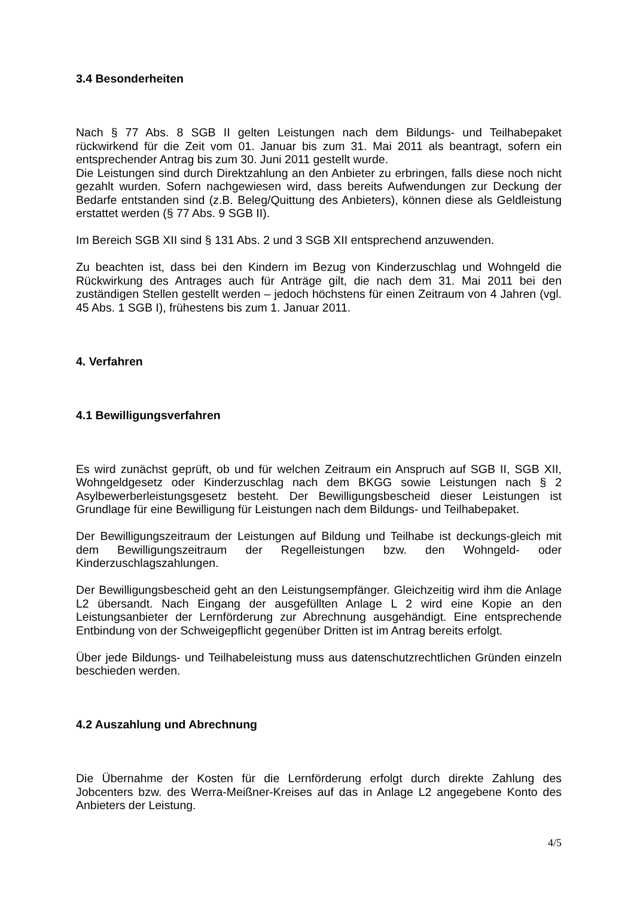3.4 Besonderheiten
Nach § 77 Abs. 8 SGB II gelten Leistungen nach dem Bildungs- und Teilhabepaket rückwirkend für die Zeit vom 01. Januar bis zum 31. Mai 2011 als beantragt, sofern ein entsprechender Antrag bis zum 30. Juni 2011 gestellt wurde.
Die Leistungen sind durch Direktzahlung an den Anbieter zu erbringen, falls diese noch nicht gezahlt wurden. Sofern nachgewiesen wird, dass bereits Aufwendungen zur Deckung der Bedarfe entstanden sind (z.B. Beleg/Quittung des Anbieters), können diese als Geldleistung erstattet werden (§ 77 Abs. 9 SGB II).
Im Bereich SGB XII sind § 131 Abs. 2 und 3 SGB XII entsprechend anzuwenden.
Zu beachten ist, dass bei den Kindern im Bezug von Kinderzuschlag und Wohngeld die Rückwirkung des Antrages auch für Anträge gilt, die nach dem 31. Mai 2011 bei den zuständigen Stellen gestellt werden – jedoch höchstens für einen Zeitraum von 4 Jahren (vgl. 45 Abs. 1 SGB I), frühestens bis zum 1. Januar 2011.
4. Verfahren
4.1 Bewilligungsverfahren
Es wird zunächst geprüft, ob und für welchen Zeitraum ein Anspruch auf SGB II, SGB XII, Wohngeldgesetz oder Kinderzuschlag nach dem BKGG sowie Leistungen nach § 2 Asylbewerberleistungsgesetz besteht. Der Bewilligungsbescheid dieser Leistungen ist Grundlage für eine Bewilligung für Leistungen nach dem Bildungs- und Teilhabepaket.
Der Bewilligungszeitraum der Leistungen auf Bildung und Teilhabe ist deckungs-gleich mit dem Bewilligungszeitraum der Regelleistungen bzw. den Wohngeld- oder Kinderzuschlagszahlungen.
Der Bewilligungsbescheid geht an den Leistungsempfänger. Gleichzeitig wird ihm die Anlage L2 übersandt. Nach Eingang der ausgefüllten Anlage L 2 wird eine Kopie an den Leistungsanbieter der Lernförderung zur Abrechnung ausgehändigt. Eine entsprechende Entbindung von der Schweigepflicht gegenüber Dritten ist im Antrag bereits erfolgt.
Über jede Bildungs- und Teilhabeleistung muss aus datenschutzrechtlichen Gründen einzeln beschieden werden.
4.2 Auszahlung und Abrechnung
Die Übernahme der Kosten für die Lernförderung erfolgt durch direkte Zahlung des Jobcenters bzw. des Werra-Meißner-Kreises auf das in Anlage L2 angegebene Konto des Anbieters der Leistung.
4/5